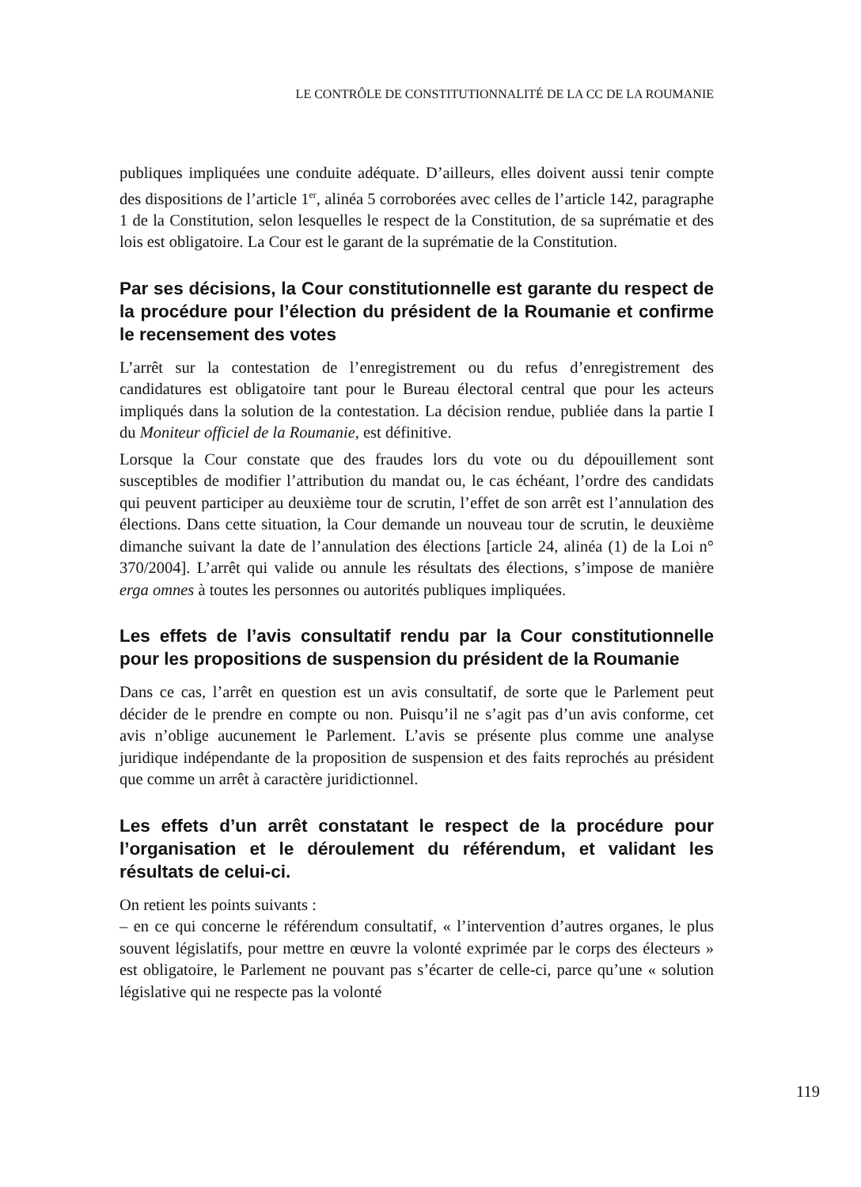LE CONTRÔLE DE CONSTITUTIONNALITÉ DE LA CC DE LA ROUMANIE
publiques impliquées une conduite adéquate. D’ailleurs, elles doivent aussi tenir compte des dispositions de l’article 1<sup>er</sup>, alinéa 5 corroborées avec celles de l’article 142, paragraphe 1 de la Constitution, selon lesquelles le respect de la Constitution, de sa suprématie et des lois est obligatoire. La Cour est le garant de la suprématie de la Constitution.
Par ses décisions, la Cour constitutionnelle est garante du respect de la procédure pour l’élection du président de la Roumanie et confirme le recensement des votes
L’arrêt sur la contestation de l’enregistrement ou du refus d’enregistrement des candidatures est obligatoire tant pour le Bureau électoral central que pour les acteurs impliqués dans la solution de la contestation. La décision rendue, publiée dans la partie I du Moniteur officiel de la Roumanie, est définitive.
Lorsque la Cour constate que des fraudes lors du vote ou du dépouillement sont susceptibles de modifier l’attribution du mandat ou, le cas échéant, l’ordre des candidats qui peuvent participer au deuxième tour de scrutin, l’effet de son arrêt est l’annulation des élections. Dans cette situation, la Cour demande un nouveau tour de scrutin, le deuxième dimanche suivant la date de l’annulation des élections [article 24, alinéa (1) de la Loi n° 370/2004]. L’arrêt qui valide ou annule les résultats des élections, s’impose de manière erga omnes à toutes les personnes ou autorités publiques impliquées.
Les effets de l’avis consultatif rendu par la Cour constitution­nelle pour les propositions de suspension du président de la Roumanie
Dans ce cas, l’arrêt en question est un avis consultatif, de sorte que le Parlement peut décider de le prendre en compte ou non. Puisqu’il ne s’agit pas d’un avis conforme, cet avis n’oblige aucunement le Parlement. L’avis se présente plus comme une analyse juridique indépendante de la proposition de suspension et des faits reprochés au président que comme un arrêt à caractère juridictionnel.
Les effets d’un arrêt constatant le respect de la procédure pour l’organisation et le déroulement du référendum, et vali­dant les résultats de celui-ci.
On retient les points suivants :
– en ce qui concerne le référendum consultatif, « l’intervention d’autres organes, le plus souvent législatifs, pour mettre en œuvre la volonté exprimée par le corps des électeurs » est obligatoire, le Parlement ne pouvant pas s’écarter de celle-ci, parce qu’une « solution législative qui ne respecte pas la volonté
119